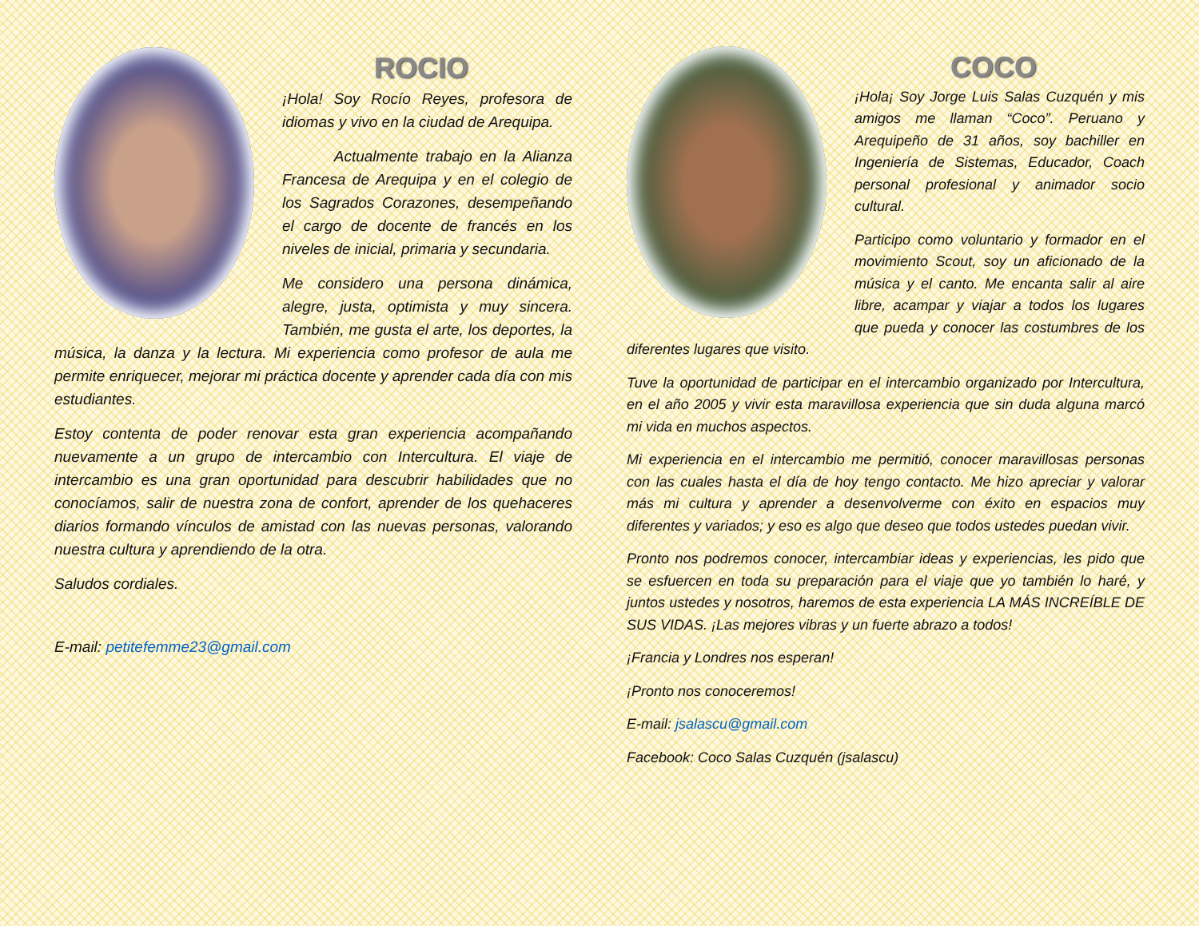ROCIO
¡Hola! Soy Rocío Reyes, profesora de idiomas y vivo en la ciudad de Arequipa.
Actualmente trabajo en la Alianza Francesa de Arequipa y en el colegio de los Sagrados Corazones, desempeñando el cargo de docente de francés en los niveles de inicial, primaria y secundaria.
Me considero una persona dinámica, alegre, justa, optimista y muy sincera. También, me gusta el arte, los deportes, la música, la danza y la lectura. Mi experiencia como profesor de aula me permite enriquecer, mejorar mi práctica docente y aprender cada día con mis estudiantes.
Estoy contenta de poder renovar esta gran experiencia acompañando nuevamente a un grupo de intercambio con Intercultura. El viaje de intercambio es una gran oportunidad para descubrir habilidades que no conocíamos, salir de nuestra zona de confort, aprender de los quehaceres diarios formando vínculos de amistad con las nuevas personas, valorando nuestra cultura y aprendiendo de la otra.
Saludos cordiales.
E-mail: petitefemme23@gmail.com
COCO
¡Hola¡ Soy Jorge Luis Salas Cuzquén y mis amigos me llaman “Coco”. Peruano y Arequipeño de 31 años, soy bachiller en Ingeniería de Sistemas, Educador, Coach personal profesional y animador socio cultural.
Participo como voluntario y formador en el movimiento Scout, soy un aficionado de la música y el canto. Me encanta salir al aire libre, acampar y viajar a todos los lugares que pueda y conocer las costumbres de los diferentes lugares que visito.
Tuve la oportunidad de participar en el intercambio organizado por Intercultura, en el año 2005 y vivir esta maravillosa experiencia que sin duda alguna marcó mi vida en muchos aspectos.
Mi experiencia en el intercambio me permitió, conocer maravillosas personas con las cuales hasta el día de hoy tengo contacto. Me hizo apreciar y valorar más mi cultura y aprender a desenvolverme con éxito en espacios muy diferentes y variados; y eso es algo que deseo que todos ustedes puedan vivir.
Pronto nos podremos conocer, intercambiar ideas y experiencias, les pido que se esfuercen en toda su preparación para el viaje que yo también lo haré, y juntos ustedes y nosotros, haremos de esta experiencia LA MÁS INCREÍBLE DE SUS VIDAS. ¡Las mejores vibras y un fuerte abrazo a todos!
¡Francia y Londres nos esperan!
¡Pronto nos conoceremos!
E-mail: jsalascu@gmail.com
Facebook: Coco Salas Cuzquén (jsalascu)